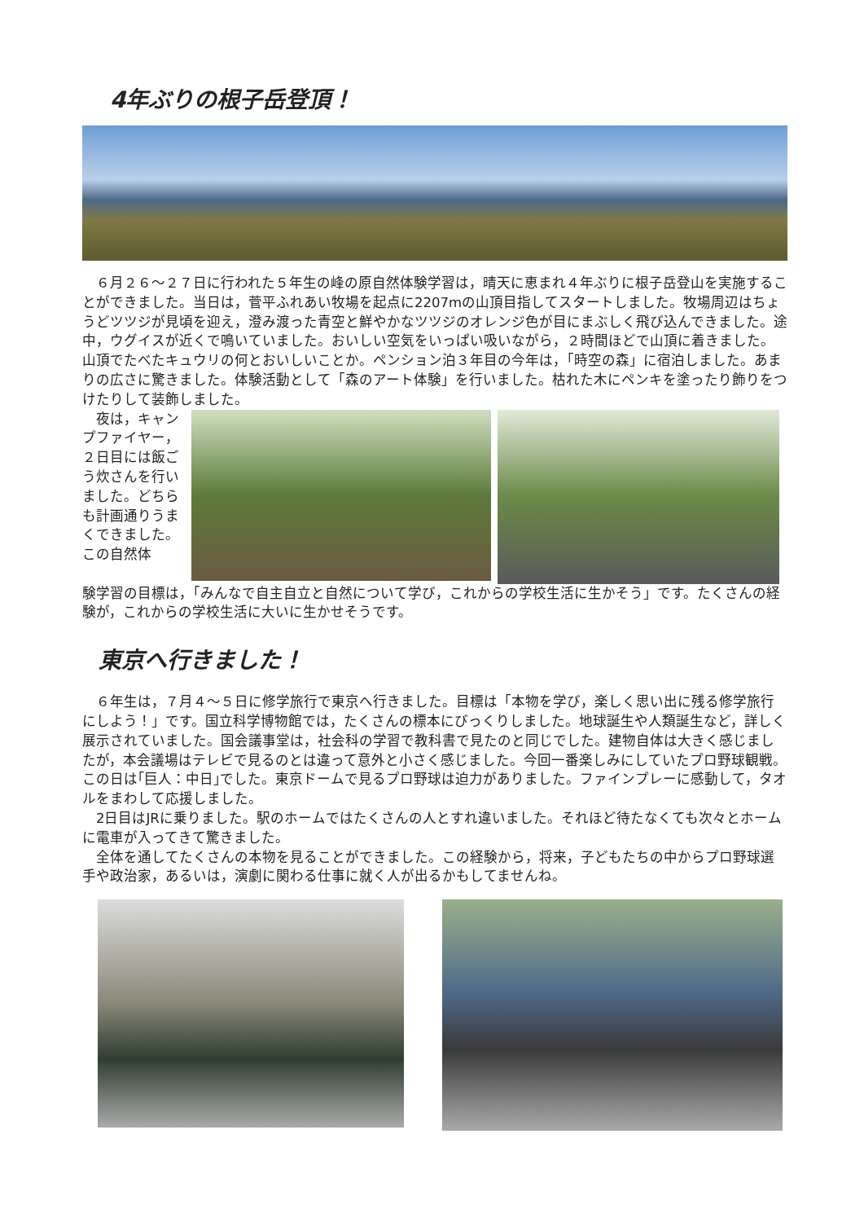4年ぶりの根子岳登頂！
　６月２６～２７日に行われた５年生の峰の原自然体験学習は，晴天に恵まれ４年ぶりに根子岳登山を実施することができました。当日は，菅平ふれあい牧場を起点に2207mの山頂目指してスタートしました。牧場周辺はちょうどツツジが見頃を迎え，澄み渡った青空と鮮やかなツツジのオレンジ色が目にまぶしく飛び込んできました。途中，ウグイスが近くで鳴いていました。おいしい空気をいっぱい吸いながら，２時間ほどで山頂に着きました。山頂でたべたキュウリの何とおいしいことか。ペンション泊３年目の今年は，「時空の森」に宿泊しました。あまりの広さに驚きました。体験活動として「森のアート体験」を行いました。枯れた木にペンキを塗ったり飾りをつけたりして装飾しました。
　夜は，キャンプファイヤー，２日目には飯ごう炊さんを行いました。どちらも計画通りうまくできました。　この自然体
験学習の目標は，「みんなで自主自立と自然について学び，これからの学校生活に生かそう」です。たくさんの経験が，これからの学校生活に大いに生かせそうです。
東京へ行きました！
　６年生は，７月４～５日に修学旅行で東京へ行きました。目標は「本物を学び，楽しく思い出に残る修学旅行にしよう！」です。国立科学博物館では，たくさんの標本にびっくりしました。地球誕生や人類誕生など，詳しく展示されていました。国会議事堂は，社会科の学習で教科書で見たのと同じでした。建物自体は大きく感じましたが，本会議場はテレビで見るのとは違って意外と小さく感じました。今回一番楽しみにしていたプロ野球観戦。この日は｢巨人：中日｣でした。東京ドームで見るプロ野球は迫力がありました。ファインプレーに感動して，タオルをまわして応援しました。
　2日目はJRに乗りました。駅のホームではたくさんの人とすれ違いました。それほど待たなくても次々とホームに電車が入ってきて驚きました。
　全体を通してたくさんの本物を見ることができました。この経験から，将来，子どもたちの中からプロ野球選手や政治家，あるいは，演劇に関わる仕事に就く人が出るかもしてませんね。